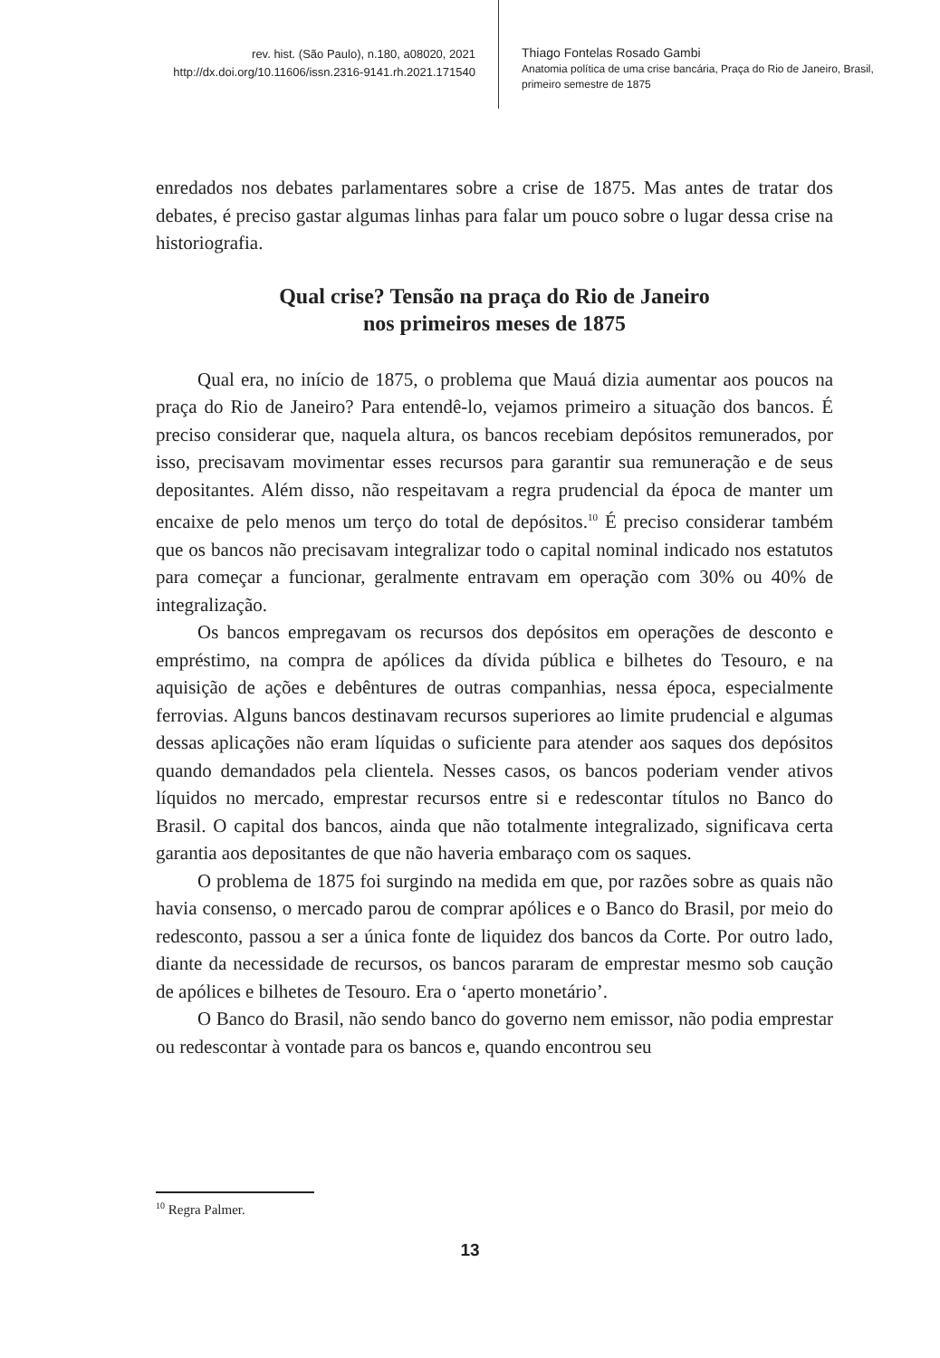rev. hist. (São Paulo), n.180, a08020, 2021
http://dx.doi.org/10.11606/issn.2316-9141.rh.2021.171540
Thiago Fontelas Rosado Gambi
Anatomia política de uma crise bancária, Praça do Rio de Janeiro, Brasil,
primeiro semestre de 1875
enredados nos debates parlamentares sobre a crise de 1875. Mas antes de tratar dos debates, é preciso gastar algumas linhas para falar um pouco sobre o lugar dessa crise na historiografia.
Qual crise? Tensão na praça do Rio de Janeiro
nos primeiros meses de 1875
Qual era, no início de 1875, o problema que Mauá dizia aumentar aos poucos na praça do Rio de Janeiro? Para entendê-lo, vejamos primeiro a situação dos bancos. É preciso considerar que, naquela altura, os bancos recebiam depósitos remunerados, por isso, precisavam movimentar esses recursos para garantir sua remuneração e de seus depositantes. Além disso, não respeitavam a regra prudencial da época de manter um encaixe de pelo menos um terço do total de depósitos.<sup>10</sup> É preciso considerar também que os bancos não precisavam integralizar todo o capital nominal indicado nos estatutos para começar a funcionar, geralmente entravam em operação com 30% ou 40% de integralização.
Os bancos empregavam os recursos dos depósitos em operações de desconto e empréstimo, na compra de apólices da dívida pública e bilhetes do Tesouro, e na aquisição de ações e debêntures de outras companhias, nessa época, especialmente ferrovias. Alguns bancos destinavam recursos superiores ao limite prudencial e algumas dessas aplicações não eram líquidas o suficiente para atender aos saques dos depósitos quando demandados pela clientela. Nesses casos, os bancos poderiam vender ativos líquidos no mercado, emprestar recursos entre si e redescontar títulos no Banco do Brasil. O capital dos bancos, ainda que não totalmente integralizado, significava certa garantia aos depositantes de que não haveria embaraço com os saques.
O problema de 1875 foi surgindo na medida em que, por razões sobre as quais não havia consenso, o mercado parou de comprar apólices e o Banco do Brasil, por meio do redesconto, passou a ser a única fonte de liquidez dos bancos da Corte. Por outro lado, diante da necessidade de recursos, os bancos pararam de emprestar mesmo sob caução de apólices e bilhetes de Tesouro. Era o ‘aperto monetário’.
O Banco do Brasil, não sendo banco do governo nem emissor, não podia emprestar ou redescontar à vontade para os bancos e, quando encontrou seu
<sup>10</sup> Regra Palmer.
13